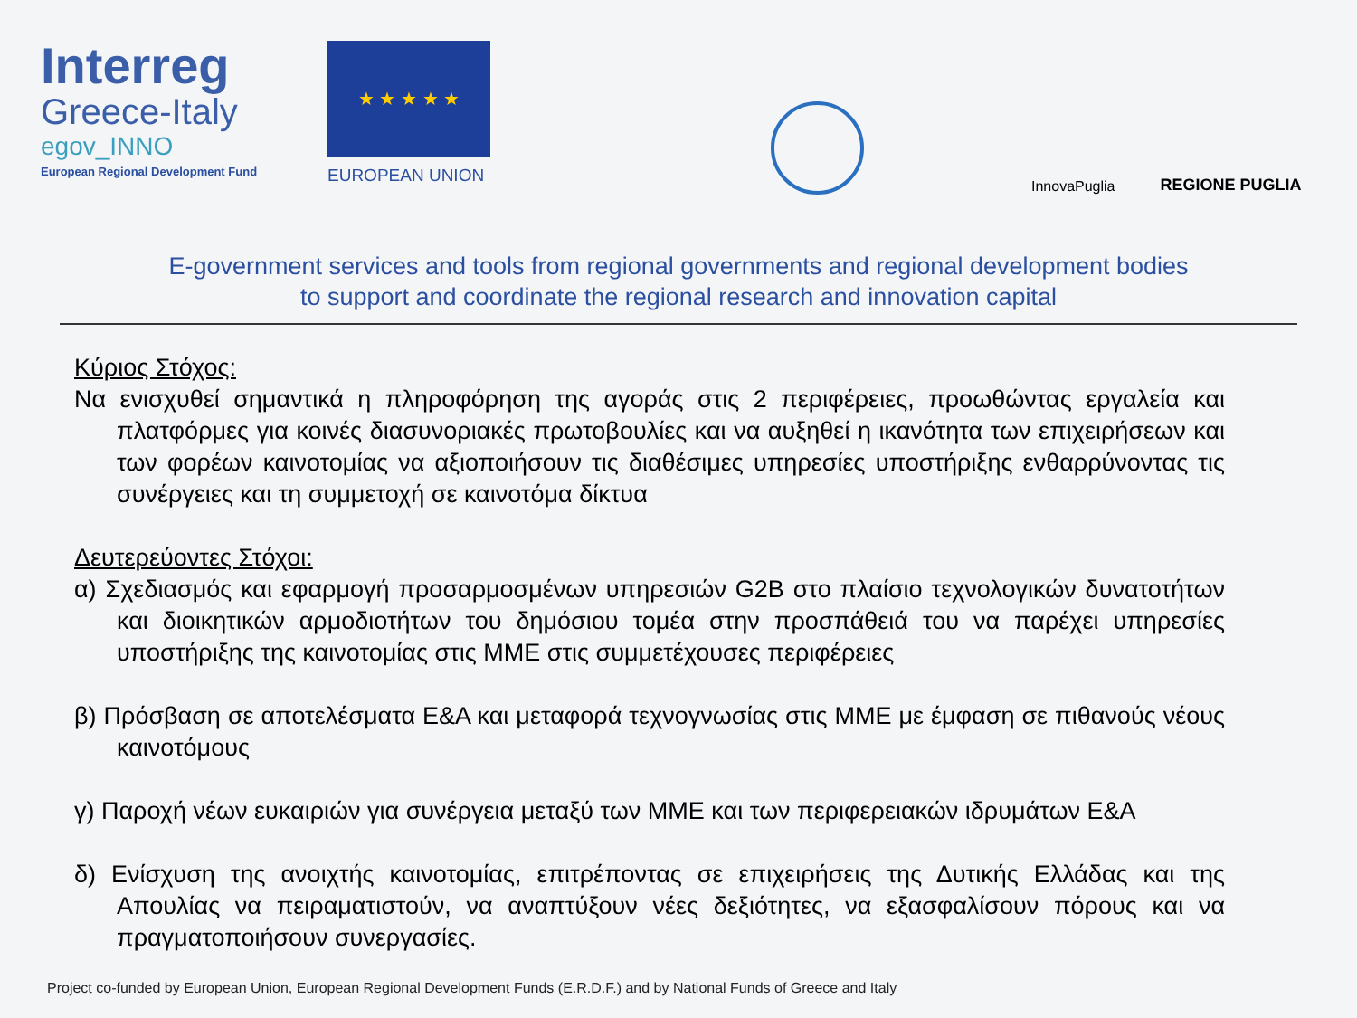Interreg
Greece-Italy
egov_INNO
European Regional Development Fund
★ ★ ★ ★ ★
EUROPEAN UNION
InnovaPuglia
REGIONE PUGLIA
E-government services and tools from regional governments and regional development bodies
to support and coordinate the regional research and innovation capital
Κύριος Στόχος:
Να ενισχυθεί σημαντικά η πληροφόρηση της αγοράς στις 2 περιφέρειες, προωθώντας εργαλεία και πλατφόρμες για κοινές διασυνοριακές πρωτοβουλίες και να αυξηθεί η ικανότητα των επιχειρήσεων και των φορέων καινοτομίας να αξιοποιήσουν τις διαθέσιμες υπηρεσίες υποστήριξης ενθαρρύνοντας τις συνέργειες και τη συμμετοχή σε καινοτόμα δίκτυα
Δευτερεύοντες Στόχοι:
α) Σχεδιασμός και εφαρμογή προσαρμοσμένων υπηρεσιών G2B στο πλαίσιο τεχνολογικών δυνατοτήτων και διοικητικών αρμοδιοτήτων του δημόσιου τομέα στην προσπάθειά του να παρέχει υπηρεσίες υποστήριξης της καινοτομίας στις ΜΜΕ στις συμμετέχουσες περιφέρειες
β) Πρόσβαση σε αποτελέσματα Ε&Α και μεταφορά τεχνογνωσίας στις ΜΜΕ με έμφαση σε πιθανούς νέους καινοτόμους
γ) Παροχή νέων ευκαιριών για συνέργεια μεταξύ των ΜΜΕ και των περιφερειακών ιδρυμάτων Ε&Α
δ) Ενίσχυση της ανοιχτής καινοτομίας, επιτρέποντας σε επιχειρήσεις της Δυτικής Ελλάδας και της Απουλίας να πειραματιστούν, να αναπτύξουν νέες δεξιότητες, να εξασφαλίσουν πόρους και να πραγματοποιήσουν συνεργασίες.
Project co-funded by European Union, European Regional Development Funds (E.R.D.F.) and by National Funds of Greece and Italy